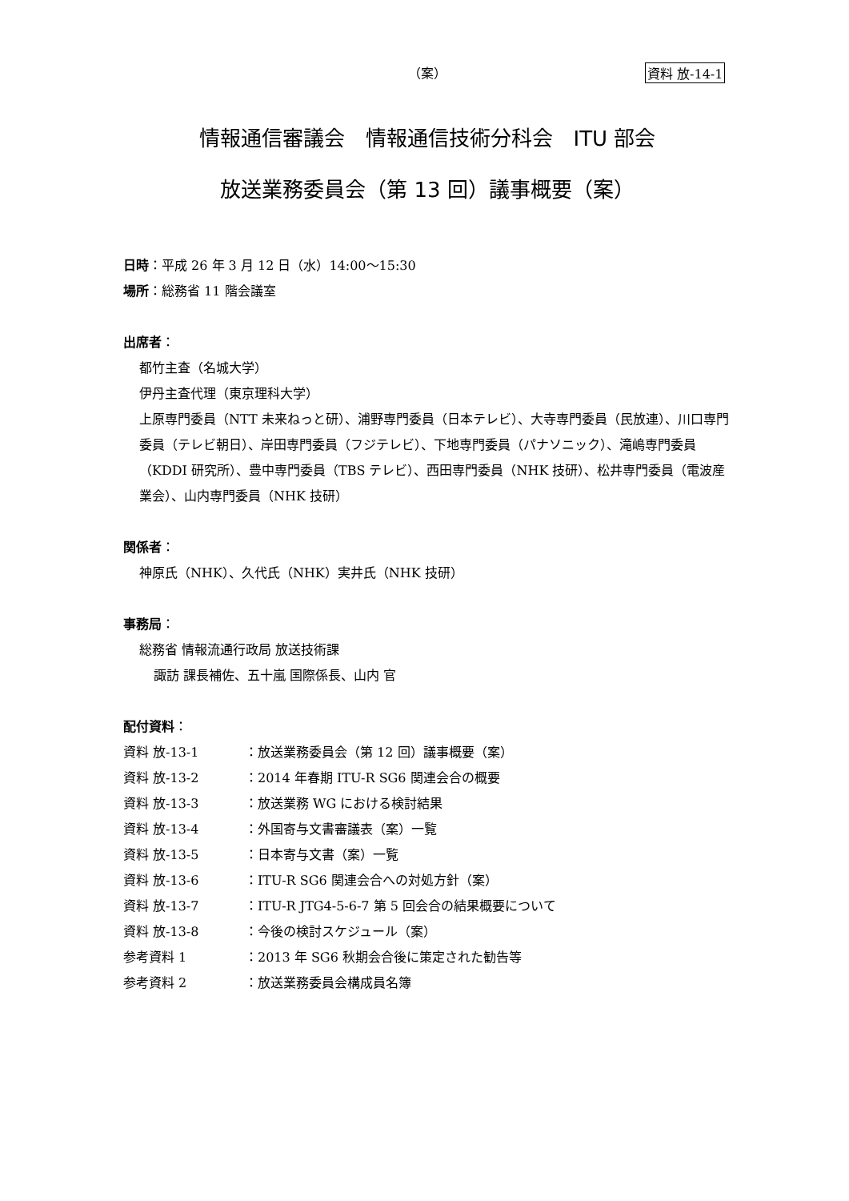（案） 資料 放-14-1
情報通信審議会　情報通信技術分科会　ITU 部会
放送業務委員会（第 13 回）議事概要（案）
日時：平成 26 年 3 月 12 日（水）14:00～15:30
場所：総務省 11 階会議室
出席者：
都竹主査（名城大学）
伊丹主査代理（東京理科大学）
上原専門委員（NTT 未来ねっと研）、浦野専門委員（日本テレビ）、大寺専門委員（民放連）、川口専門委員（テレビ朝日）、岸田専門委員（フジテレビ）、下地専門委員（パナソニック）、滝嶋専門委員（KDDI 研究所）、豊中専門委員（TBS テレビ）、西田専門委員（NHK 技研）、松井専門委員（電波産業会）、山内専門委員（NHK 技研）
関係者：
神原氏（NHK）、久代氏（NHK）実井氏（NHK 技研）
事務局：
総務省 情報流通行政局 放送技術課
諏訪 課長補佐、五十嵐 国際係長、山内 官
配付資料：
| 資料 放-13-1 | ：放送業務委員会（第 12 回）議事概要（案） |
| 資料 放-13-2 | ：2014 年春期 ITU-R SG6 関連会合の概要 |
| 資料 放-13-3 | ：放送業務 WG における検討結果 |
| 資料 放-13-4 | ：外国寄与文書審議表（案）一覧 |
| 資料 放-13-5 | ：日本寄与文書（案）一覧 |
| 資料 放-13-6 | ：ITU-R SG6 関連会合への対処方針（案） |
| 資料 放-13-7 | ：ITU-R JTG4-5-6-7 第 5 回会合の結果概要について |
| 資料 放-13-8 | ：今後の検討スケジュール（案） |
| 参考資料 1 | ：2013 年 SG6 秋期会合後に策定された勧告等 |
| 参考資料 2 | ：放送業務委員会構成員名簿 |